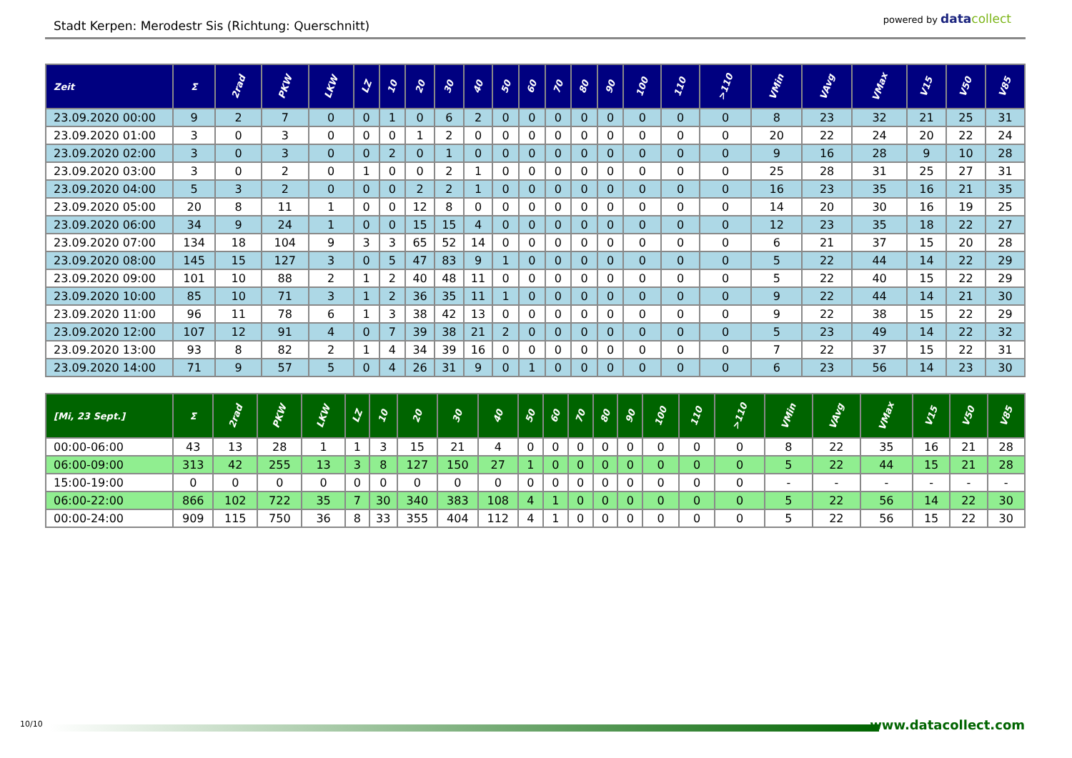Stadt Kerpen: Merodestr Sis (Richtung: Querschnitt)
powered by datacollect
| Zeit | Σ | 2rad | PKW | LKW | LZ | 10 | 20 | 30 | 40 | 50 | 60 | 70 | 80 | 90 | 100 | 110 | >110 | VMin | VAvg | VMax | V15 | V50 | V85 |
| --- | --- | --- | --- | --- | --- | --- | --- | --- | --- | --- | --- | --- | --- | --- | --- | --- | --- | --- | --- | --- | --- | --- | --- |
| 23.09.2020 00:00 | 9 | 2 | 7 | 0 | 0 | 1 | 0 | 6 | 2 | 0 | 0 | 0 | 0 | 0 | 0 | 0 | 0 | 8 | 23 | 32 | 21 | 25 | 31 |
| 23.09.2020 01:00 | 3 | 0 | 3 | 0 | 0 | 0 | 1 | 2 | 0 | 0 | 0 | 0 | 0 | 0 | 0 | 0 | 0 | 20 | 22 | 24 | 20 | 22 | 24 |
| 23.09.2020 02:00 | 3 | 0 | 3 | 0 | 0 | 2 | 0 | 1 | 0 | 0 | 0 | 0 | 0 | 0 | 0 | 0 | 0 | 9 | 16 | 28 | 9 | 10 | 28 |
| 23.09.2020 03:00 | 3 | 0 | 2 | 0 | 1 | 0 | 0 | 2 | 1 | 0 | 0 | 0 | 0 | 0 | 0 | 0 | 0 | 25 | 28 | 31 | 25 | 27 | 31 |
| 23.09.2020 04:00 | 5 | 3 | 2 | 0 | 0 | 0 | 2 | 2 | 1 | 0 | 0 | 0 | 0 | 0 | 0 | 0 | 0 | 16 | 23 | 35 | 16 | 21 | 35 |
| 23.09.2020 05:00 | 20 | 8 | 11 | 1 | 0 | 0 | 12 | 8 | 0 | 0 | 0 | 0 | 0 | 0 | 0 | 0 | 0 | 14 | 20 | 30 | 16 | 19 | 25 |
| 23.09.2020 06:00 | 34 | 9 | 24 | 1 | 0 | 0 | 15 | 15 | 4 | 0 | 0 | 0 | 0 | 0 | 0 | 0 | 0 | 12 | 23 | 35 | 18 | 22 | 27 |
| 23.09.2020 07:00 | 134 | 18 | 104 | 9 | 3 | 3 | 65 | 52 | 14 | 0 | 0 | 0 | 0 | 0 | 0 | 0 | 0 | 6 | 21 | 37 | 15 | 20 | 28 |
| 23.09.2020 08:00 | 145 | 15 | 127 | 3 | 0 | 5 | 47 | 83 | 9 | 1 | 0 | 0 | 0 | 0 | 0 | 0 | 0 | 5 | 22 | 44 | 14 | 22 | 29 |
| 23.09.2020 09:00 | 101 | 10 | 88 | 2 | 1 | 2 | 40 | 48 | 11 | 0 | 0 | 0 | 0 | 0 | 0 | 0 | 0 | 5 | 22 | 40 | 15 | 22 | 29 |
| 23.09.2020 10:00 | 85 | 10 | 71 | 3 | 1 | 2 | 36 | 35 | 11 | 1 | 0 | 0 | 0 | 0 | 0 | 0 | 0 | 9 | 22 | 44 | 14 | 21 | 30 |
| 23.09.2020 11:00 | 96 | 11 | 78 | 6 | 1 | 3 | 38 | 42 | 13 | 0 | 0 | 0 | 0 | 0 | 0 | 0 | 0 | 9 | 22 | 38 | 15 | 22 | 29 |
| 23.09.2020 12:00 | 107 | 12 | 91 | 4 | 0 | 7 | 39 | 38 | 21 | 2 | 0 | 0 | 0 | 0 | 0 | 0 | 0 | 5 | 23 | 49 | 14 | 22 | 32 |
| 23.09.2020 13:00 | 93 | 8 | 82 | 2 | 1 | 4 | 34 | 39 | 16 | 0 | 0 | 0 | 0 | 0 | 0 | 0 | 0 | 7 | 22 | 37 | 15 | 22 | 31 |
| 23.09.2020 14:00 | 71 | 9 | 57 | 5 | 0 | 4 | 26 | 31 | 9 | 0 | 1 | 0 | 0 | 0 | 0 | 0 | 0 | 6 | 23 | 56 | 14 | 23 | 30 |
| [Mi, 23 Sept.] | Σ | 2rad | PKW | LKW | LZ | 10 | 20 | 30 | 40 | 50 | 60 | 70 | 80 | 90 | 100 | 110 | >110 | VMin | VAvg | VMax | V15 | V50 | V85 |
| --- | --- | --- | --- | --- | --- | --- | --- | --- | --- | --- | --- | --- | --- | --- | --- | --- | --- | --- | --- | --- | --- | --- | --- |
| 00:00-06:00 | 43 | 13 | 28 | 1 | 1 | 3 | 15 | 21 | 4 | 0 | 0 | 0 | 0 | 0 | 0 | 0 | 0 | 8 | 22 | 35 | 16 | 21 | 28 |
| 06:00-09:00 | 313 | 42 | 255 | 13 | 3 | 8 | 127 | 150 | 27 | 1 | 0 | 0 | 0 | 0 | 0 | 0 | 0 | 5 | 22 | 44 | 15 | 21 | 28 |
| 15:00-19:00 | 0 | 0 | 0 | 0 | 0 | 0 | 0 | 0 | 0 | 0 | 0 | 0 | 0 | 0 | 0 | 0 | 0 | - | - | - | - | - | - |
| 06:00-22:00 | 866 | 102 | 722 | 35 | 7 | 30 | 340 | 383 | 108 | 4 | 1 | 0 | 0 | 0 | 0 | 0 | 0 | 5 | 22 | 56 | 14 | 22 | 30 |
| 00:00-24:00 | 909 | 115 | 750 | 36 | 8 | 33 | 355 | 404 | 112 | 4 | 1 | 0 | 0 | 0 | 0 | 0 | 0 | 5 | 22 | 56 | 15 | 22 | 30 |
10/10 www.datacollect.com